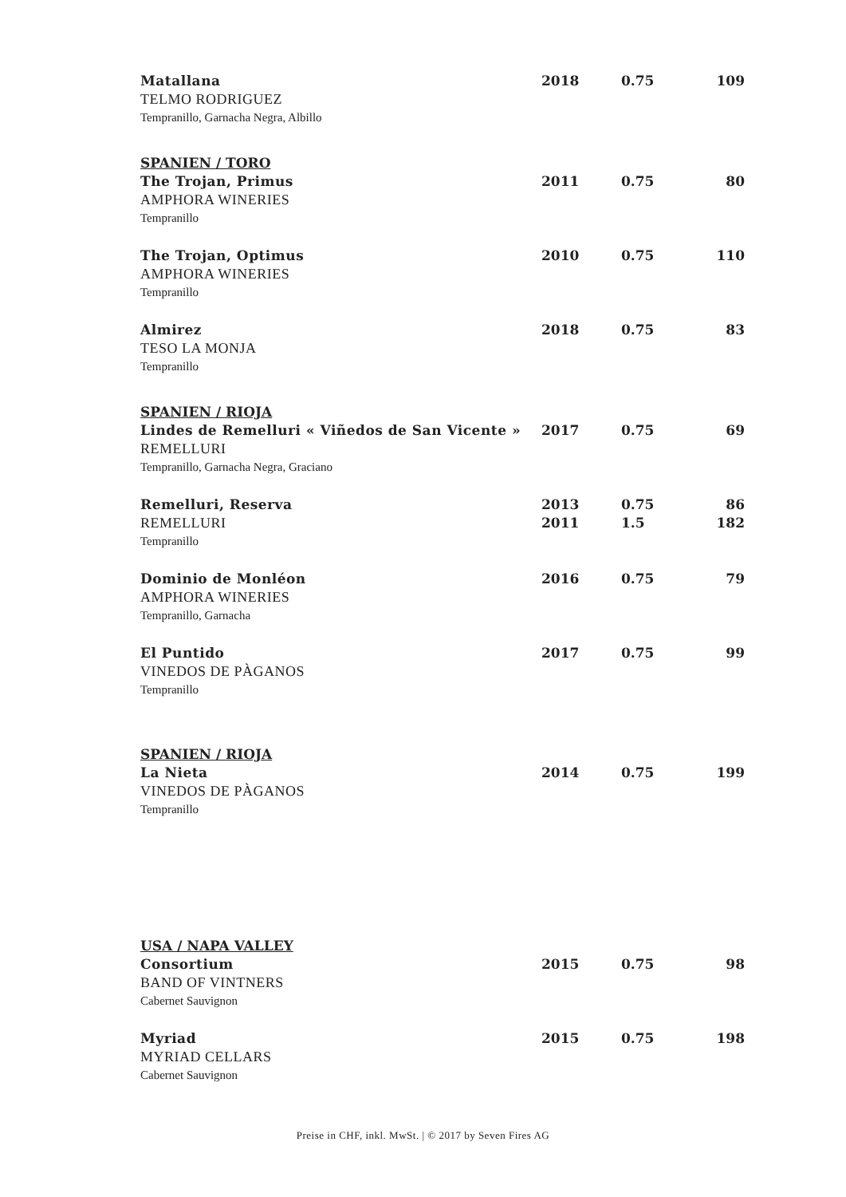| Matallana | 2018 | 0.75 | 109 |
| TELMO RODRIGUEZ | | | |
| Tempranillo, Garnacha Negra, Albillo | | | |
| SPANIEN / TORO | | | |
| The Trojan, Primus | 2011 | 0.75 | 80 |
| AMPHORA WINERIES | | | |
| Tempranillo | | | |
| The Trojan, Optimus | 2010 | 0.75 | 110 |
| AMPHORA WINERIES | | | |
| Tempranillo | | | |
| Almirez | 2018 | 0.75 | 83 |
| TESO LA MONJA | | | |
| Tempranillo | | | |
| SPANIEN / RIOJA | | | |
| Lindes de Remelluri « Viñedos de San Vicente » | 2017 | 0.75 | 69 |
| REMELLURI | | | |
| Tempranillo, Garnacha Negra, Graciano | | | |
| Remelluri, Reserva | 2013 | 0.75 | 86 |
| REMELLURI | 2011 | 1.5 | 182 |
| Tempranillo | | | |
| Dominio de Monléon | 2016 | 0.75 | 79 |
| AMPHORA WINERIES | | | |
| Tempranillo, Garnacha | | | |
| El Puntido | 2017 | 0.75 | 99 |
| VINEDOS DE PÀGANOS | | | |
| Tempranillo | | | |
| SPANIEN / RIOJA | | | |
| La Nieta | 2014 | 0.75 | 199 |
| VINEDOS DE PÀGANOS | | | |
| Tempranillo | | | |
| USA / NAPA VALLEY | | | |
| Consortium | 2015 | 0.75 | 98 |
| BAND OF VINTNERS | | | |
| Cabernet Sauvignon | | | |
| Myriad | 2015 | 0.75 | 198 |
| MYRIAD CELLARS | | | |
| Cabernet Sauvignon | | | |
Preise in CHF, inkl. MwSt. | © 2017 by Seven Fires AG